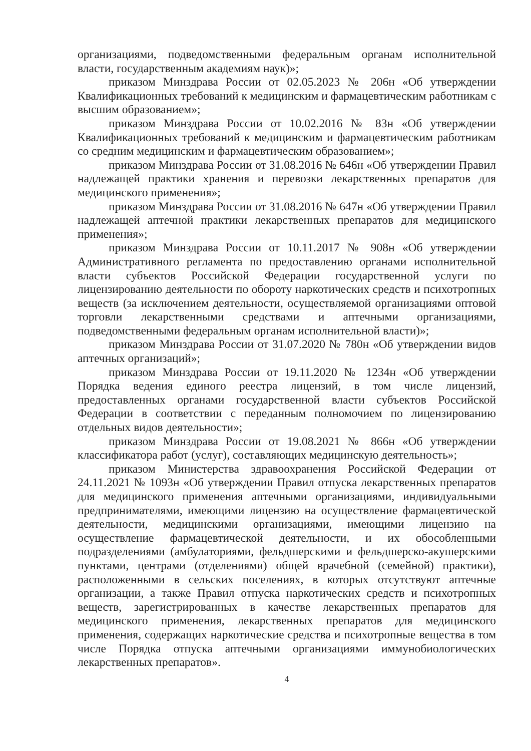организациями, подведомственными федеральным органам исполнительной власти, государственным академиям наук)»;
приказом Минздрава России от 02.05.2023 № 206н «Об утверждении Квалификационных требований к медицинским и фармацевтическим работникам с высшим образованием»;
приказом Минздрава России от 10.02.2016 № 83н «Об утверждении Квалификационных требований к медицинским и фармацевтическим работникам со средним медицинским и фармацевтическим образованием»;
приказом Минздрава России от 31.08.2016 № 646н «Об утверждении Правил надлежащей практики хранения и перевозки лекарственных препаратов для медицинского применения»;
приказом Минздрава России от 31.08.2016 № 647н «Об утверждении Правил надлежащей аптечной практики лекарственных препаратов для медицинского применения»;
приказом Минздрава России от 10.11.2017 № 908н «Об утверждении Административного регламента по предоставлению органами исполнительной власти субъектов Российской Федерации государственной услуги по лицензированию деятельности по обороту наркотических средств и психотропных веществ (за исключением деятельности, осуществляемой организациями оптовой торговли лекарственными средствами и аптечными организациями, подведомственными федеральным органам исполнительной власти)»;
приказом Минздрава России от 31.07.2020 № 780н «Об утверждении видов аптечных организаций»;
приказом Минздрава России от 19.11.2020 № 1234н «Об утверждении Порядка ведения единого реестра лицензий, в том числе лицензий, предоставленных органами государственной власти субъектов Российской Федерации в соответствии с переданным полномочием по лицензированию отдельных видов деятельности»;
приказом Минздрава России от 19.08.2021 № 866н «Об утверждении классификатора работ (услуг), составляющих медицинскую деятельность»;
приказом Министерства здравоохранения Российской Федерации от 24.11.2021 № 1093н «Об утверждении Правил отпуска лекарственных препаратов для медицинского применения аптечными организациями, индивидуальными предпринимателями, имеющими лицензию на осуществление фармацевтической деятельности, медицинскими организациями, имеющими лицензию на осуществление фармацевтической деятельности, и их обособленными подразделениями (амбулаториями, фельдшерскими и фельдшерско-акушерскими пунктами, центрами (отделениями) общей врачебной (семейной) практики), расположенными в сельских поселениях, в которых отсутствуют аптечные организации, а также Правил отпуска наркотических средств и психотропных веществ, зарегистрированных в качестве лекарственных препаратов для медицинского применения, лекарственных препаратов для медицинского применения, содержащих наркотические средства и психотропные вещества в том числе Порядка отпуска аптечными организациями иммунобиологических лекарственных препаратов».
4